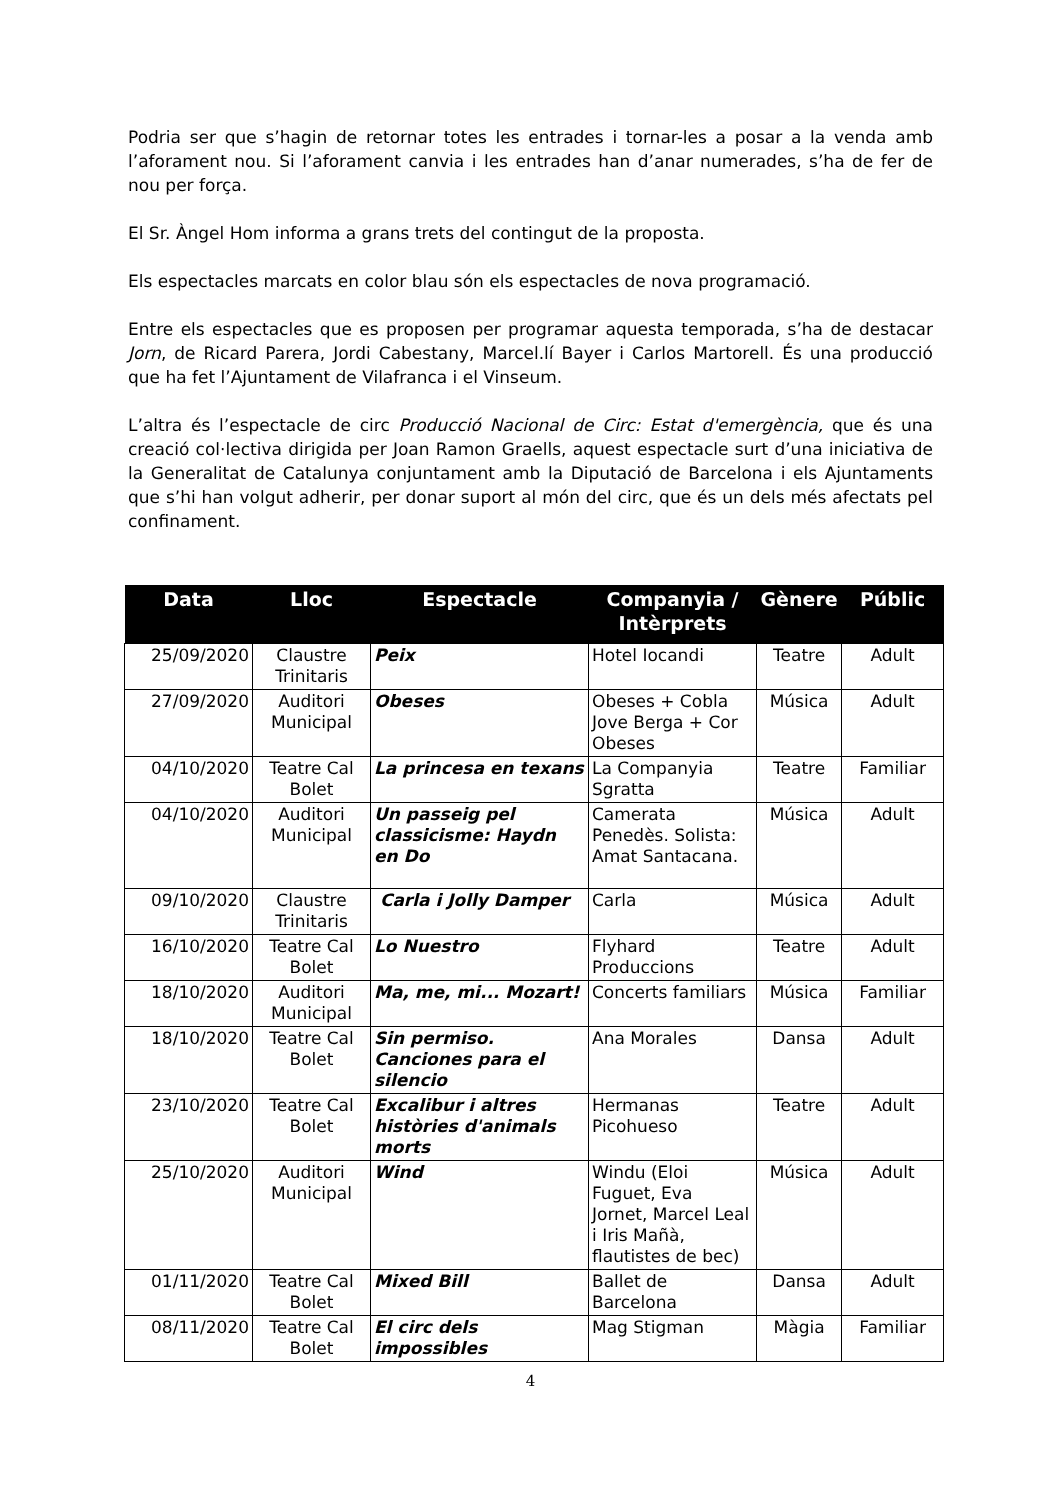Podria ser que s’hagin de retornar totes les entrades i tornar-les a posar a la venda amb l’aforament nou. Si l’aforament canvia i les entrades han d’anar numerades, s’ha de fer de nou per força.
El Sr. Àngel Hom informa a grans trets del contingut de la proposta.
Els espectacles marcats en color blau són els espectacles de nova programació.
Entre els espectacles que es proposen per programar aquesta temporada, s’ha de destacar Jorn, de Ricard Parera, Jordi Cabestany, Marcel.lí Bayer i Carlos Martorell. És una producció que ha fet l’Ajuntament de Vilafranca i el Vinseum.
L’altra és l’espectacle de circ Producció Nacional de Circ: Estat d'emergència, que és una creació col·lectiva dirigida per Joan Ramon Graells, aquest espectacle surt d’una iniciativa de la Generalitat de Catalunya conjuntament amb la Diputació de Barcelona i els Ajuntaments que s’hi han volgut adherir, per donar suport al món del circ, que és un dels més afectats pel confinament.
| Data | Lloc | Espectacle | Companyia / Intèrprets | Gènere | Públic |
| --- | --- | --- | --- | --- | --- |
| 25/09/2020 | Claustre Trinitaris | Peix | Hotel Iocandi | Teatre | Adult |
| 27/09/2020 | Auditori Municipal | Obeses | Obeses + Cobla Jove Berga + Cor Obeses | Música | Adult |
| 04/10/2020 | Teatre Cal Bolet | La princesa en texans | La Companyia Sgratta | Teatre | Familiar |
| 04/10/2020 | Auditori Municipal | Un passeig pel classicisme: Haydn en Do | Camerata Penedès. Solista: Amat Santacana. | Música | Adult |
| 09/10/2020 | Claustre Trinitaris | Carla i Jolly Damper | Carla | Música | Adult |
| 16/10/2020 | Teatre Cal Bolet | Lo Nuestro | Flyhard Produccions | Teatre | Adult |
| 18/10/2020 | Auditori Municipal | Ma, me, mi... Mozart! | Concerts familiars | Música | Familiar |
| 18/10/2020 | Teatre Cal Bolet | Sin permiso. Canciones para el silencio | Ana Morales | Dansa | Adult |
| 23/10/2020 | Teatre Cal Bolet | Excalibur i altres històries d'animals morts | Hermanas Picohueso | Teatre | Adult |
| 25/10/2020 | Auditori Municipal | Wind | Windu (Eloi Fuguet, Eva Jornet, Marcel Leal i Iris Mañà, flautistes de bec) | Música | Adult |
| 01/11/2020 | Teatre Cal Bolet | Mixed Bill | Ballet de Barcelona | Dansa | Adult |
| 08/11/2020 | Teatre Cal Bolet | El circ dels impossibles | Mag Stigman | Màgia | Familiar |
4